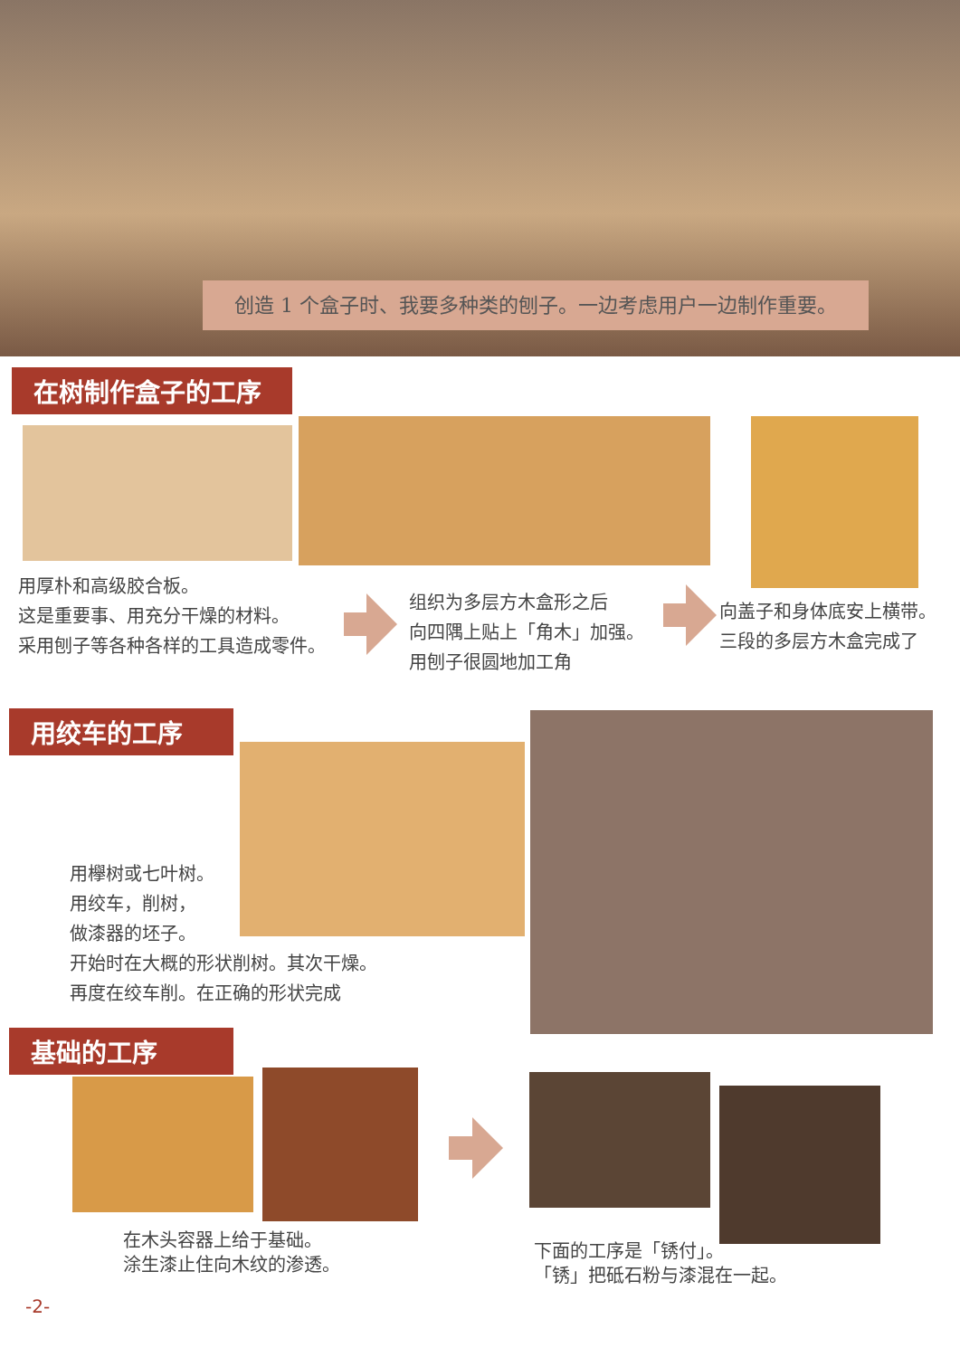创造 1 个盒子时、我要多种类的刨子。一边考虑用户一边制作重要。
在树制作盒子的工序
用厚朴和高级胶合板。
这是重要事、用充分干燥的材料。
采用刨子等各种各样的工具造成零件。
组织为多层方木盒形之后
向四隅上贴上「角木」加强。
用刨子很圆地加工角
向盖子和身体底安上横带。
三段的多层方木盒完成了
用绞车的工序
用欅树或七叶树。
用绞车，削树，
做漆器的坯子。
开始时在大概的形状削树。其次干燥。
再度在绞车削。在正确的形状完成
基础的工序
在木头容器上给于基础。
涂生漆止住向木纹的渗透。
下面的工序是「锈付」。
「锈」把砥石粉与漆混在一起。
-2-